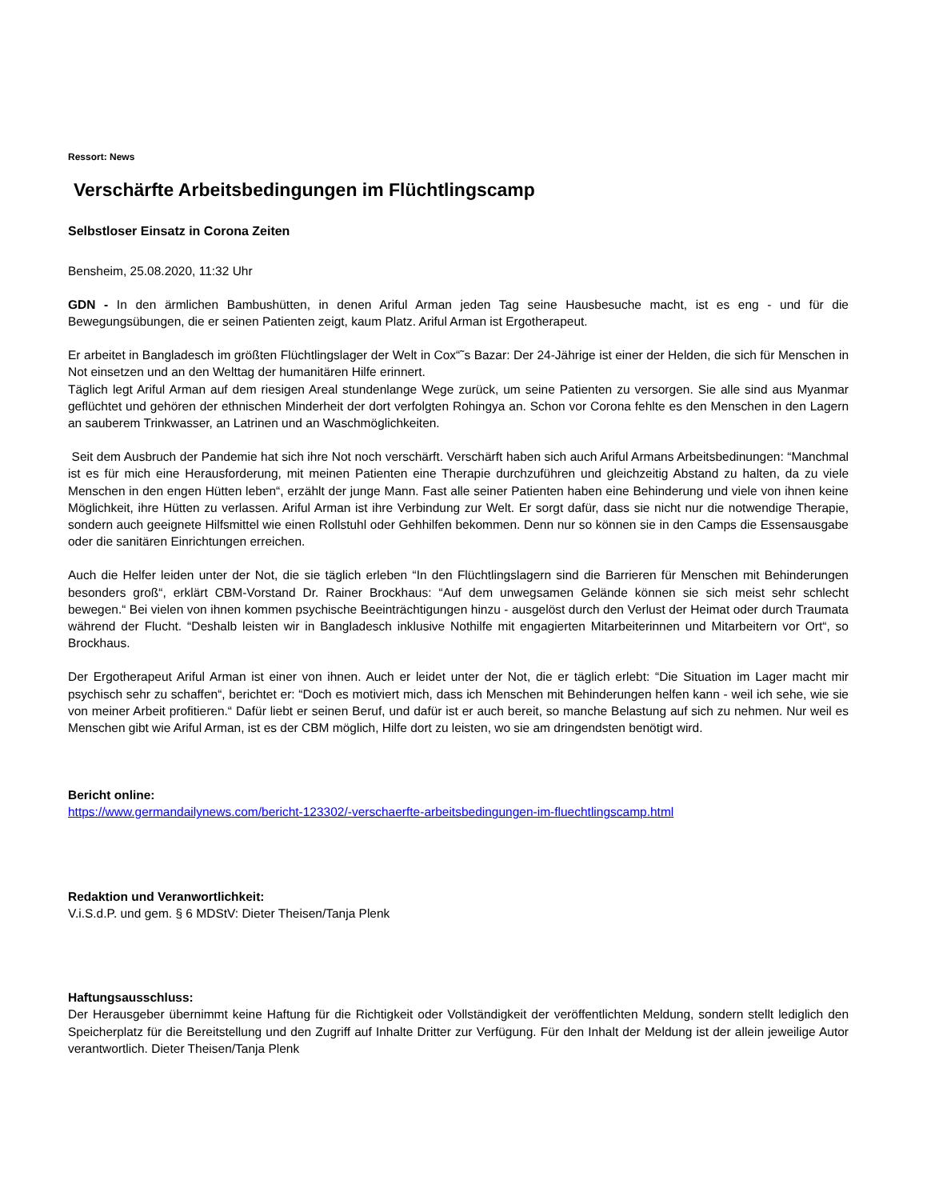Ressort: News
Verschärfte Arbeitsbedingungen im Flüchtlingscamp
Selbstloser Einsatz in Corona Zeiten
Bensheim, 25.08.2020, 11:32 Uhr
GDN - In den ärmlichen Bambushütten, in denen Ariful Arman jeden Tag seine Hausbesuche macht, ist es eng - und für die Bewegungsübungen, die er seinen Patienten zeigt, kaum Platz. Ariful Arman ist Ergotherapeut.
Er arbeitet in Bangladesch im größten Flüchtlingslager der Welt in Cox“˜s Bazar: Der 24-Jährige ist einer der Helden, die sich für Menschen in Not einsetzen und an den Welttag der humanitären Hilfe erinnert.
Täglich legt Ariful Arman auf dem riesigen Areal stundenlange Wege zurück, um seine Patienten zu versorgen. Sie alle sind aus Myanmar geflüchtet und gehören der ethnischen Minderheit der dort verfolgten Rohingya an. Schon vor Corona fehlte es den Menschen in den Lagern an sauberem Trinkwasser, an Latrinen und an Waschmöglichkeiten.
Seit dem Ausbruch der Pandemie hat sich ihre Not noch verschärft. Verschärft haben sich auch Ariful Armans Arbeitsbedinungen: “Manchmal ist es für mich eine Herausforderung, mit meinen Patienten eine Therapie durchzuführen und gleichzeitig Abstand zu halten, da zu viele Menschen in den engen Hütten leben“, erzählt der junge Mann. Fast alle seiner Patienten haben eine Behinderung und viele von ihnen keine Möglichkeit, ihre Hütten zu verlassen. Ariful Arman ist ihre Verbindung zur Welt. Er sorgt dafür, dass sie nicht nur die notwendige Therapie, sondern auch geeignete Hilfsmittel wie einen Rollstuhl oder Gehhilfen bekommen. Denn nur so können sie in den Camps die Essensausgabe oder die sanitären Einrichtungen erreichen.
Auch die Helfer leiden unter der Not, die sie täglich erleben “In den Flüchtlingslagern sind die Barrieren für Menschen mit Behinderungen besonders groß“, erklärt CBM-Vorstand Dr. Rainer Brockhaus: “Auf dem unwegsamen Gelände können sie sich meist sehr schlecht bewegen.“ Bei vielen von ihnen kommen psychische Beeinträchtigungen hinzu - ausgelöst durch den Verlust der Heimat oder durch Traumata während der Flucht. “Deshalb leisten wir in Bangladesch inklusive Nothilfe mit engagierten Mitarbeiterinnen und Mitarbeitern vor Ort“, so Brockhaus.
Der Ergotherapeut Ariful Arman ist einer von ihnen. Auch er leidet unter der Not, die er täglich erlebt: “Die Situation im Lager macht mir psychisch sehr zu schaffen“, berichtet er: “Doch es motiviert mich, dass ich Menschen mit Behinderungen helfen kann - weil ich sehe, wie sie von meiner Arbeit profitieren.“ Dafür liebt er seinen Beruf, und dafür ist er auch bereit, so manche Belastung auf sich zu nehmen. Nur weil es Menschen gibt wie Ariful Arman, ist es der CBM möglich, Hilfe dort zu leisten, wo sie am dringendsten benötigt wird.
Bericht online:
https://www.germandailynews.com/bericht-123302/-verschaerfte-arbeitsbedingungen-im-fluechtlingscamp.html
Redaktion und Veranwortlichkeit:
V.i.S.d.P. und gem. § 6 MDStV: Dieter Theisen/Tanja Plenk
Haftungsausschluss:
Der Herausgeber übernimmt keine Haftung für die Richtigkeit oder Vollständigkeit der veröffentlichten Meldung, sondern stellt lediglich den Speicherplatz für die Bereitstellung und den Zugriff auf Inhalte Dritter zur Verfügung. Für den Inhalt der Meldung ist der allein jeweilige Autor verantwortlich. Dieter Theisen/Tanja Plenk